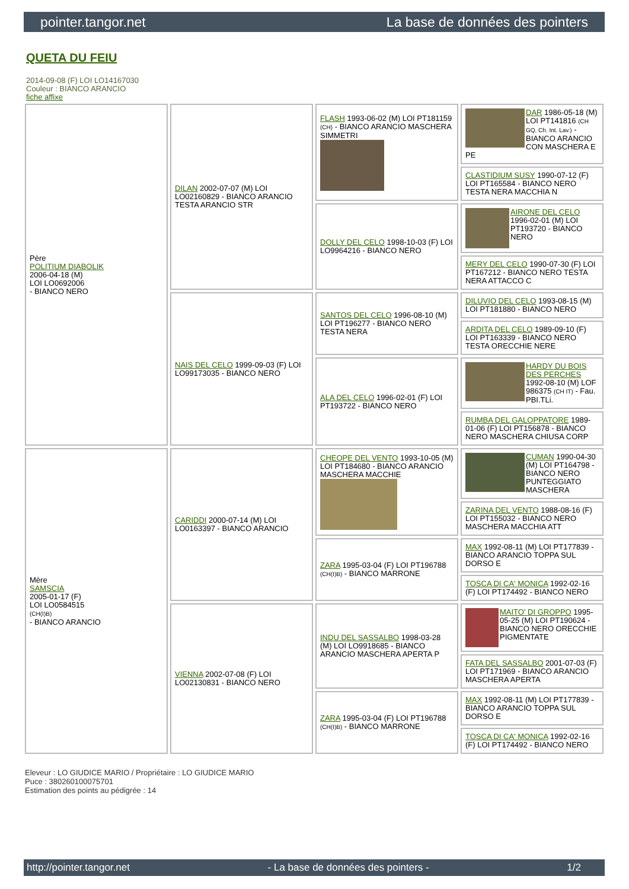pointer.tangor.net La base de données des pointers
QUETA DU FEIU
2014-09-08 (F) LOI LO14167030
Couleur : BIANCO ARANCIO
fiche affixe
| Père POLITIUM DIABOLIK 2006-04-18 (M) LOI LO0692006 - BIANCO NERO | DILAN 2002-07-07 (M) LOI LO02160829 - BIANCO ARANCIO TESTA ARANCIO STR | FLASH 1993-06-02 (M) LOI PT181159 (CH) - BIANCO ARANCIO MASCHERA SIMMETRI | DAR 1986-05-18 (M) LOI PT141816 (CH GQ, Ch. Int. Lav.) - BIANCO ARANCIO CON MASCHERA E PE |
| | | | CLASTIDIUM SUSY 1990-07-12 (F) LOI PT165584 - BIANCO NERO TESTA NERA MACCHIA N |
| | | DOLLY DEL CELO 1998-10-03 (F) LOI LO9964216 - BIANCO NERO | AIRONE DEL CELO 1996-02-01 (M) LOI PT193720 - BIANCO NERO |
| | | | MERY DEL CELO 1990-07-30 (F) LOI PT167212 - BIANCO NERO TESTA NERA ATTACCO C |
| | NAIS DEL CELO 1999-09-03 (F) LOI LO99173035 - BIANCO NERO | SANTOS DEL CELO 1996-08-10 (M) LOI PT196277 - BIANCO NERO TESTA NERA | DILUVIO DEL CELO 1993-08-15 (M) LOI PT181880 - BIANCO NERO |
| | | | ARDITA DEL CELO 1989-09-10 (F) LOI PT163339 - BIANCO NERO TESTA ORECCHIE NERE |
| | | ALA DEL CELO 1996-02-01 (F) LOI PT193722 - BIANCO NERO | HARDY DU BOIS DES PERCHES 1992-08-10 (M) LOF 986375 (CH IT) - Fau. PBI.TLi. |
| | | | RUMBA DEL GALOPPATORE 1989-01-06 (F) LOI PT156878 - BIANCO NERO MASCHERA CHIUSA CORP |
| Mère SAMSCIA 2005-01-17 (F) LOI LO0584515 (CH(I)B) - BIANCO ARANCIO | CARIDDI 2000-07-14 (M) LOI LO0163397 - BIANCO ARANCIO | CHEOPE DEL VENTO 1993-10-05 (M) LOI PT184680 - BIANCO ARANCIO MASCHERA MACCHIE | CUMAN 1990-04-30 (M) LOI PT164798 - BIANCO NERO PUNTEGGIATO MASCHERA |
| | | | ZARINA DEL VENTO 1988-08-16 (F) LOI PT155032 - BIANCO NERO MASCHERA MACCHIA ATT |
| | | ZARA 1995-03-04 (F) LOI PT196788 (CH(I)B) - BIANCO MARRONE | MAX 1992-08-11 (M) LOI PT177839 - BIANCO ARANCIO TOPPA SUL DORSO E |
| | | | TOSCA DI CA' MONICA 1992-02-16 (F) LOI PT174492 - BIANCO NERO |
| | VIENNA 2002-07-08 (F) LOI LO02130831 - BIANCO NERO | INDU DEL SASSALBO 1998-03-28 (M) LOI LO9918685 - BIANCO ARANCIO MASCHERA APERTA P | MAITO' DI GROPPO 1995-05-25 (M) LOI PT190624 - BIANCO NERO ORECCHIE PIGMENTATE |
| | | | FATA DEL SASSALBO 2001-07-03 (F) LOI PT171969 - BIANCO ARANCIO MASCHERA APERTA |
| | | ZARA 1995-03-04 (F) LOI PT196788 (CH(I)B) - BIANCO MARRONE | MAX 1992-08-11 (M) LOI PT177839 - BIANCO ARANCIO TOPPA SUL DORSO E |
| | | | TOSCA DI CA' MONICA 1992-02-16 (F) LOI PT174492 - BIANCO NERO |
Eleveur : LO GIUDICE MARIO / Propriétaire : LO GIUDICE MARIO
Puce : 380260100075701
Estimation des points au pédigrée : 14
http://pointer.tangor.net - La base de données des pointers - 1/2